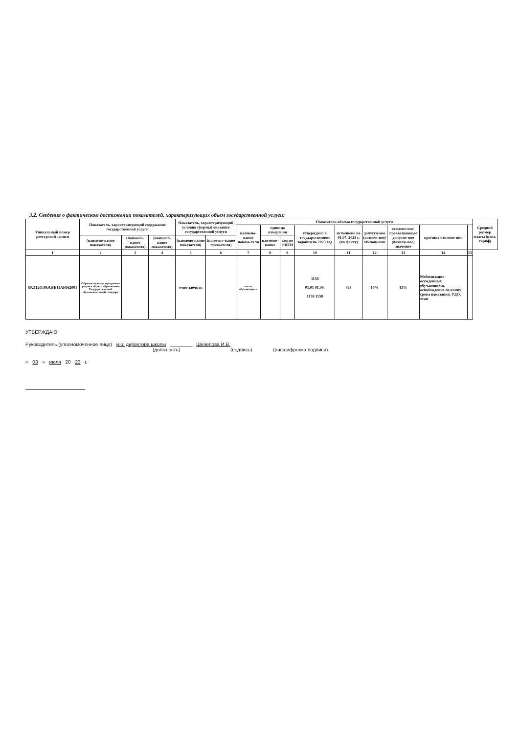3.2. Сведения о фактическом достижении показателей, характеризующих объем государственной услуги:
| Уникальный номер реестровой записи | Показатель, характеризующий содержание государственной услуги | | | Показатель, характеризующий условия (формы) оказания государственной услуги | | Показатель объема государственной услуги | | | | | | | | | Средний размер платы (цена, тариф) |
| --- | --- | --- | --- | --- | --- | --- | --- | --- | --- | --- | --- | --- | --- | --- | --- |
| | | | | | | наимено-вание показа-теля | единица измерения | | утверждено в государственном задании на 2023 год | исполнено на 01.07. 2023 г.(по факту) | допусти-мое (возмож-ное) отклоне-ние | отклоне-ние, превы-шающее допусти-мое (возмож-ное) значение | причина отклоне-ния | | |
| | (наимено-вание показателя) | (наимено-вание показателя) | (наимено-вание показателя) | (наимено-вание показателя) | (наимено-вание показателя) | | наимено-вание | код по ОКЕИ | | | | | | | |
| 1 | 2 | 3 | 4 | 5 | 6 | 7 | 8 | 9 | 10 | 11 | 12 | 13 | 14 | 15 | |
| 802112О.99.0.ББ11АЮ62001 | Образовательная программа среднего общего образования. Государственный образовательный стандарт | | | очно-заочная | | число обучающихся | | | 1158 01.01 01.09. 1158 1158 | 893 | 10% | 13% | Мобилизация осужденных обучающихся, освобождение по концу срока наказания, УДО, этап | | |
УТВЕРЖДАЮ:
Руководитель (уполномоченное лицо) и.о. директора школы ________ Шелепова И.В.
(должность) (подпись) (расшифровка подписи)
« 03 » июля 20 23 г.